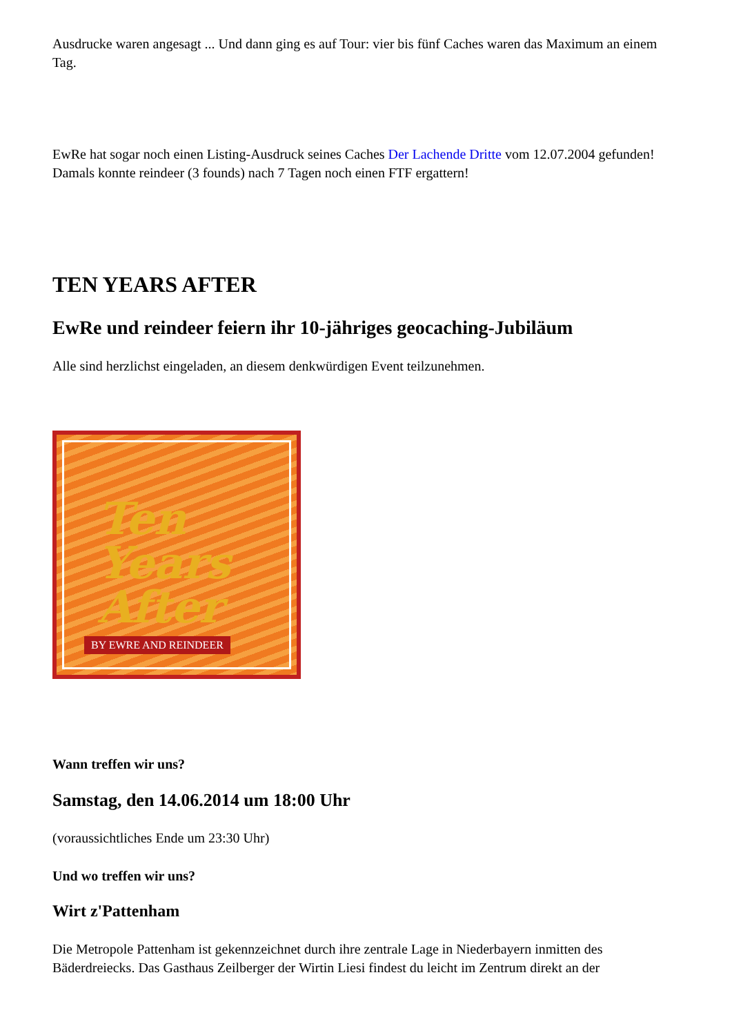Ausdrucke waren angesagt ... Und dann ging es auf Tour: vier bis fünf Caches waren das Maximum an einem Tag.
EwRe hat sogar noch einen Listing-Ausdruck seines Caches Der Lachende Dritte vom 12.07.2004 gefunden! Damals konnte reindeer (3 founds) nach 7 Tagen noch einen FTF ergattern!
TEN YEARS AFTER
EwRe und reindeer feiern ihr 10-jähriges geocaching-Jubiläum
Alle sind herzlichst eingeladen, an diesem denkwürdigen Event teilzunehmen.
Ten
Years
After
BY EWRE AND REINDEER
Wann treffen wir uns?
Samstag, den 14.06.2014 um 18:00 Uhr
(voraussichtliches Ende um 23:30 Uhr)
Und wo treffen wir uns?
Wirt z'Pattenham
Die Metropole Pattenham ist gekennzeichnet durch ihre zentrale Lage in Niederbayern inmitten des Bäderdreiecks. Das Gasthaus Zeilberger der Wirtin Liesi findest du leicht im Zentrum direkt an der